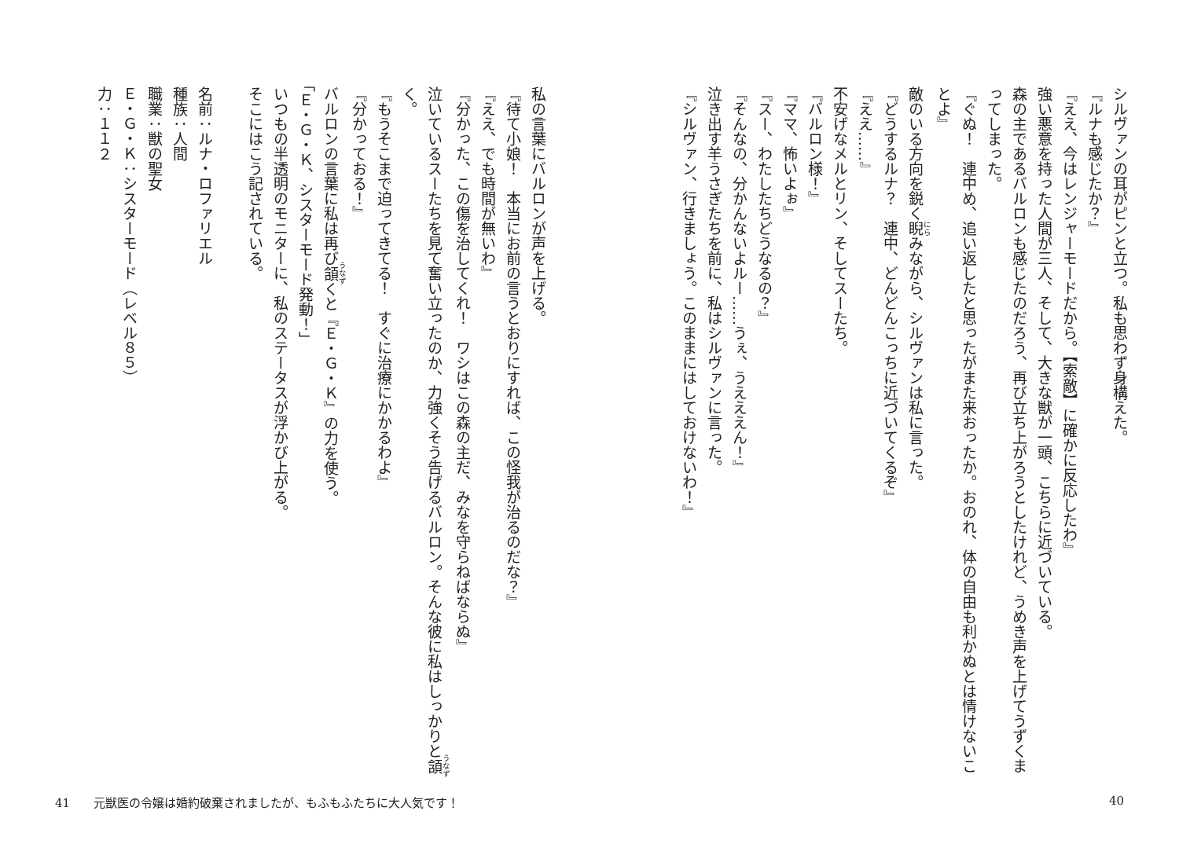シルヴァンの耳がピンと立つ。私も思わず身構えた。
『ルナも感じたか？』
『ええ、今はレンジャーモードだから。【索敵】に確かに反応したわ』
強い悪意を持った人間が三人、そして、大きな獣が一頭、こちらに近づいている。
森の主であるバルロンも感じたのだろう、再び立ち上がろうとしたけれど、うめき声を上げてうずくまってしまった。
『ぐぬ！　連中め、追い返したと思ったがまた来おったか。おのれ、体の自由も利かぬとは情けないことよ』
敵のいる方向を鋭く睨みながら、シルヴァンは私に言った。
『どうするルナ？　連中、どんどんこっちに近づいてくるぞ』
『ええ……』
不安げなメルとリン、そしてスーたち。
『バルロン様！』
『ママ、怖いよぉ』
『スー、わたしたちどうなるの？』
『そんなの、分かんないよルー……うぇ、うえええん！』
泣き出す羊うさぎたちを前に、私はシルヴァンに言った。
『シルヴァン、行きましょう。このままにはしておけないわ！』
私の言葉にバルロンが声を上げる。
『待て小娘！　本当にお前の言うとおりにすれば、この怪我が治るのだな？』
『ええ、でも時間が無いわ』
『分かった、この傷を治してくれ！　ワシはこの森の主だ、みなを守らねばならぬ』
泣いているスーたちを見て奮い立ったのか、力強くそう告げるバルロン。そんな彼に私はしっかりと頷く。
『もうそこまで迫ってきてる！　すぐに治療にかかるわよ』
『分かっておる！』
バルロンの言葉に私は再び頷くと『Ｅ・Ｇ・Ｋ』の力を使う。
「Ｅ・Ｇ・Ｋ、シスターモード発動！」
いつもの半透明のモニターに、私のステータスが浮かび上がる。
そこにはこう記されている。
名前：ルナ・ロファリエル
種族：人間
職業：獣の聖女
Ｅ・Ｇ・Ｋ：シスターモード（レベル８５）
力：１１２
41　　元獣医の令嬢は婚約破棄されましたが、もふもふたちに大人気です！ 40